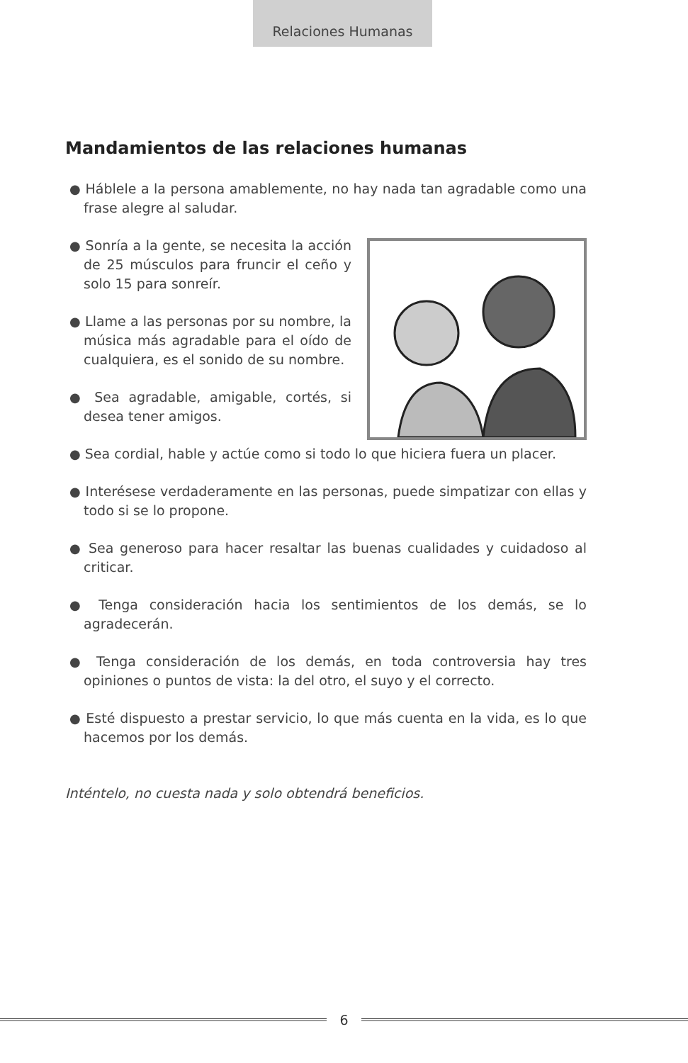Relaciones Humanas
Mandamientos de las relaciones humanas
● Háblele a la persona amablemente, no hay nada tan agradable como una frase alegre al saludar.
● Sonría a la gente, se necesita la acción de 25 músculos para fruncir el ceño y solo 15 para sonreír.
● Llame a las personas por su nombre, la música más agradable para el oído de cualquiera, es el sonido de su nombre.
● Sea agradable, amigable, cortés, si desea tener amigos.
● Sea cordial, hable y actúe como si todo lo que hiciera fuera un placer.
● Interésese verdaderamente en las personas, puede simpatizar con ellas y todo si se lo propone.
● Sea generoso para hacer resaltar las buenas cualidades y cuidadoso al criticar.
● Tenga consideración hacia los sentimientos de los demás, se lo agradecerán.
● Tenga consideración de los demás, en toda controversia hay tres opiniones o puntos de vista: la del otro, el suyo y el correcto.
● Esté dispuesto a prestar servicio, lo que más cuenta en la vida, es lo que hacemos por los demás.
Inténtelo, no cuesta nada y solo obtendrá beneficios.
6